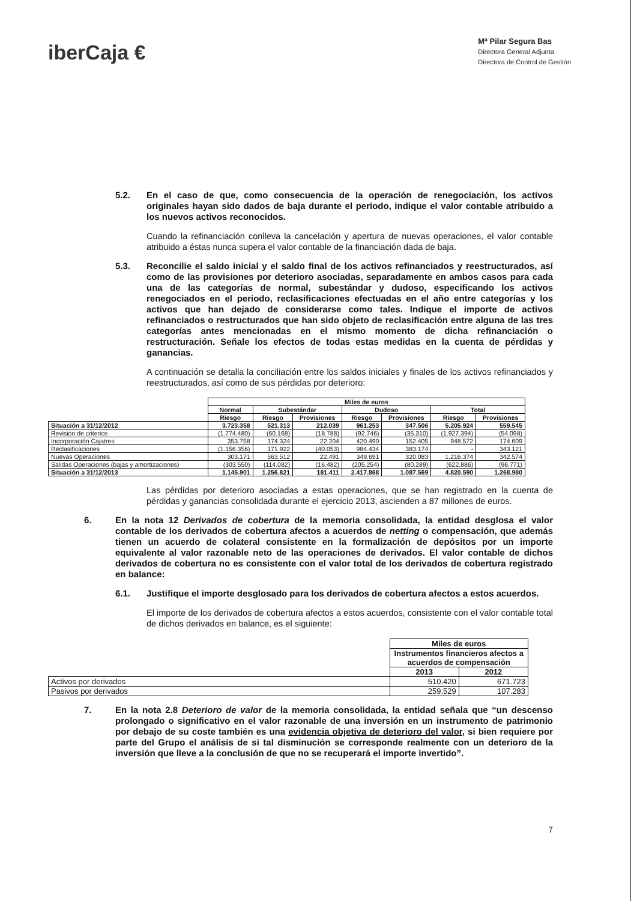iberCaja €
Mª Pilar Segura Bas
Directora General Adjunta
Directora de Control de Gestión
5.2. En el caso de que, como consecuencia de la operación de renegociación, los activos originales hayan sido dados de baja durante el periodo, indique el valor contable atribuido a los nuevos activos reconocidos.
Cuando la refinanciación conlleva la cancelación y apertura de nuevas operaciones, el valor contable atribuido a éstas nunca supera el valor contable de la financiación dada de baja.
5.3. Reconcilie el saldo inicial y el saldo final de los activos refinanciados y reestructurados, así como de las provisiones por deterioro asociadas, separadamente en ambos casos para cada una de las categorías de normal, subestándar y dudoso, especificando los activos renegociados en el periodo, reclasificaciones efectuadas en el año entre categorías y los activos que han dejado de considerarse como tales. Indique el importe de activos refinanciados o restructurados que han sido objeto de reclasificación entre alguna de las tres categorías antes mencionadas en el mismo momento de dicha refinanciación o restructuración. Señale los efectos de todas estas medidas en la cuenta de pérdidas y ganancias.
A continuación se detalla la conciliación entre los saldos iniciales y finales de los activos refinanciados y reestructurados, así como de sus pérdidas por deterioro:
| | Miles de euros | | | | | | |
| --- | --- | --- | --- | --- | --- | --- | --- |
| | Normal | Subestándar | | Dudoso | | Total | |
| | Riesgo | Riesgo | Provisiones | Riesgo | Provisiones | Riesgo | Provisiones |
| Situación a 31/12/2012 | 3.723.358 | 521.313 | 212.039 | 961.253 | 347.506 | 5.205.924 | 559.545 |
| Revisión de criterios | (1.774.480) | (60.168) | (18.788) | (92.746) | (35.310) | (1.927.394) | (54.098) |
| Incorporación Cajatres | 353.758 | 174.324 | 22.204 | 420.490 | 152.405 | 948.572 | 174.609 |
| Reclasificaciones | (1.156.356) | 171.922 | (40.053) | 984.434 | 383.174 | - | 343.121 |
| Nuevas Operaciones | 303.171 | 563.512 | 22.491 | 349.691 | 320.083 | 1.216.374 | 342.574 |
| Salidas Operaciones (bajas y amortizaciones) | (303.550) | (114.082) | (16.482) | (205.254) | (80.289) | (622.886) | (96.771) |
| Situación a 31/12/2013 | 1.145.901 | 1.256.821 | 181.411 | 2.417.868 | 1.087.569 | 4.820.590 | 1.268.980 |
Las pérdidas por deterioro asociadas a estas operaciones, que se han registrado en la cuenta de pérdidas y ganancias consolidada durante el ejercicio 2013, ascienden a 87 millones de euros.
6. En la nota 12 Derivados de cobertura de la memoria consolidada, la entidad desglosa el valor contable de los derivados de cobertura afectos a acuerdos de netting o compensación, que además tienen un acuerdo de colateral consistente en la formalización de depósitos por un importe equivalente al valor razonable neto de las operaciones de derivados. El valor contable de dichos derivados de cobertura no es consistente con el valor total de los derivados de cobertura registrado en balance:
6.1. Justifique el importe desglosado para los derivados de cobertura afectos a estos acuerdos.
El importe de los derivados de cobertura afectos a estos acuerdos, consistente con el valor contable total de dichos derivados en balance, es el siguiente:
| | Miles de euros | |
| --- | --- | --- |
| | Instrumentos financieros afectos a acuerdos de compensación | |
| | 2013 | 2012 |
| Activos por derivados | 510.420 | 671.723 |
| Pasivos por derivados | 259.529 | 107.283 |
7. En la nota 2.8 Deterioro de valor de la memoria consolidada, la entidad señala que “un descenso prolongado o significativo en el valor razonable de una inversión en un instrumento de patrimonio por debajo de su coste también es una evidencia objetiva de deterioro del valor, si bien requiere por parte del Grupo el análisis de si tal disminución se corresponde realmente con un deterioro de la inversión que lleve a la conclusión de que no se recuperará el importe invertido”.
7